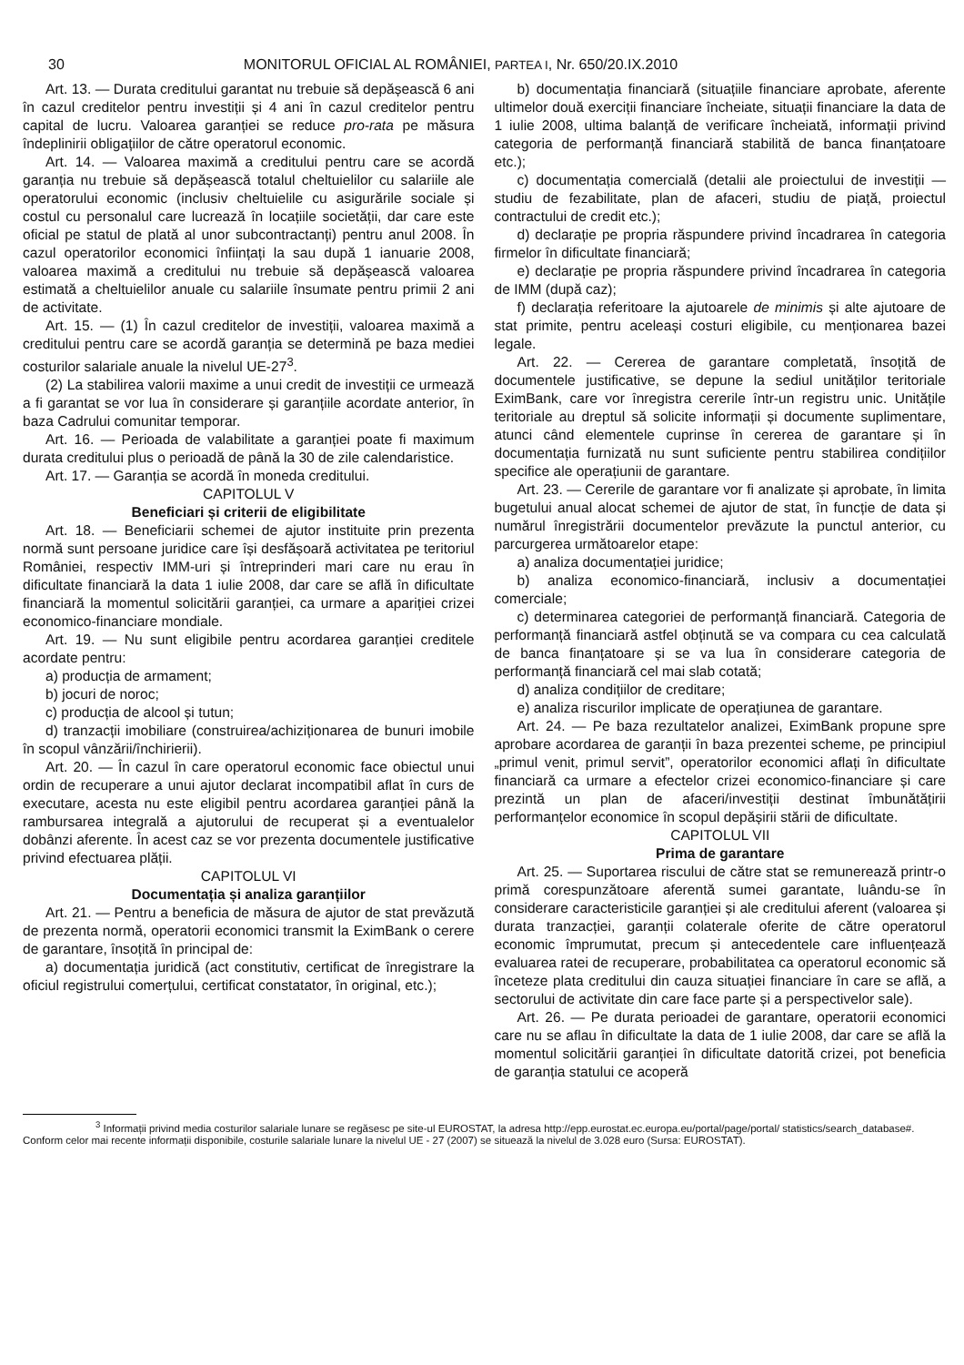30 MONITORUL OFICIAL AL ROMÂNIEI, PARTEA I, Nr. 650/20.IX.2010
Art. 13. — Durata creditului garantat nu trebuie să depășească 6 ani în cazul creditelor pentru investiții și 4 ani în cazul creditelor pentru capital de lucru. Valoarea garanției se reduce pro-rata pe măsura îndeplinirii obligațiilor de către operatorul economic.
Art. 14. — Valoarea maximă a creditului pentru care se acordă garanția nu trebuie să depășească totalul cheltuielilor cu salariile ale operatorului economic (inclusiv cheltuielile cu asigurările sociale și costul cu personalul care lucrează în locațiile societății, dar care este oficial pe statul de plată al unor subcontractanți) pentru anul 2008. În cazul operatorilor economici înființați la sau după 1 ianuarie 2008, valoarea maximă a creditului nu trebuie să depășească valoarea estimată a cheltuielilor anuale cu salariile însumate pentru primii 2 ani de activitate.
Art. 15. — (1) În cazul creditelor de investiții, valoarea maximă a creditului pentru care se acordă garanția se determină pe baza mediei costurilor salariale anuale la nivelul UE-27<sup>3</sup>.
(2) La stabilirea valorii maxime a unui credit de investiții ce urmează a fi garantat se vor lua în considerare și garanțiile acordate anterior, în baza Cadrului comunitar temporar.
Art. 16. — Perioada de valabilitate a garanției poate fi maximum durata creditului plus o perioadă de până la 30 de zile calendaristice.
Art. 17. — Garanția se acordă în moneda creditului.
CAPITOLUL V
Beneficiari și criterii de eligibilitate
Art. 18. — Beneficiarii schemei de ajutor instituite prin prezenta normă sunt persoane juridice care își desfășoară activitatea pe teritoriul României, respectiv IMM-uri și întreprinderi mari care nu erau în dificultate financiară la data 1 iulie 2008, dar care se află în dificultate financiară la momentul solicitării garanției, ca urmare a apariției crizei economico-financiare mondiale.
Art. 19. — Nu sunt eligibile pentru acordarea garanției creditele acordate pentru:
a) producția de armament;
b) jocuri de noroc;
c) producția de alcool și tutun;
d) tranzacții imobiliare (construirea/achiziționarea de bunuri imobile în scopul vânzării/închirierii).
Art. 20. — În cazul în care operatorul economic face obiectul unui ordin de recuperare a unui ajutor declarat incompatibil aflat în curs de executare, acesta nu este eligibil pentru acordarea garanției până la rambursarea integrală a ajutorului de recuperat și a eventualelor dobânzi aferente. În acest caz se vor prezenta documentele justificative privind efectuarea plății.
CAPITOLUL VI
Documentația și analiza garanțiilor
Art. 21. — Pentru a beneficia de măsura de ajutor de stat prevăzută de prezenta normă, operatorii economici transmit la EximBank o cerere de garantare, însoțită în principal de:
a) documentația juridică (act constitutiv, certificat de înregistrare la oficiul registrului comerțului, certificat constatator, în original, etc.);
b) documentația financiară (situațiile financiare aprobate, aferente ultimelor două exerciții financiare încheiate, situații financiare la data de 1 iulie 2008, ultima balanță de verificare încheiată, informații privind categoria de performanță financiară stabilită de banca finanțatoare etc.);
c) documentația comercială (detalii ale proiectului de investiții — studiu de fezabilitate, plan de afaceri, studiu de piață, proiectul contractului de credit etc.);
d) declarație pe propria răspundere privind încadrarea în categoria firmelor în dificultate financiară;
e) declarație pe propria răspundere privind încadrarea în categoria de IMM (după caz);
f) declarația referitoare la ajutoarele de minimis și alte ajutoare de stat primite, pentru aceleași costuri eligibile, cu menționarea bazei legale.
Art. 22. — Cererea de garantare completată, însoțită de documentele justificative, se depune la sediul unităților teritoriale EximBank, care vor înregistra cererile într-un registru unic. Unitățile teritoriale au dreptul să solicite informații și documente suplimentare, atunci când elementele cuprinse în cererea de garantare și în documentația furnizată nu sunt suficiente pentru stabilirea condițiilor specifice ale operațiunii de garantare.
Art. 23. — Cererile de garantare vor fi analizate și aprobate, în limita bugetului anual alocat schemei de ajutor de stat, în funcție de data și numărul înregistrării documentelor prevăzute la punctul anterior, cu parcurgerea următoarelor etape:
a) analiza documentației juridice;
b) analiza economico-financiară, inclusiv a documentației comerciale;
c) determinarea categoriei de performanță financiară. Categoria de performanță financiară astfel obținută se va compara cu cea calculată de banca finanțatoare și se va lua în considerare categoria de performanță financiară cel mai slab cotată;
d) analiza condițiilor de creditare;
e) analiza riscurilor implicate de operațiunea de garantare.
Art. 24. — Pe baza rezultatelor analizei, EximBank propune spre aprobare acordarea de garanții în baza prezentei scheme, pe principiul „primul venit, primul servit”, operatorilor economici aflați în dificultate financiară ca urmare a efectelor crizei economico-financiare și care prezintă un plan de afaceri/investiții destinat îmbunătățirii performanțelor economice în scopul depășirii stării de dificultate.
CAPITOLUL VII
Prima de garantare
Art. 25. — Suportarea riscului de către stat se remunerează printr-o primă corespunzătoare aferentă sumei garantate, luându-se în considerare caracteristicile garanției și ale creditului aferent (valoarea și durata tranzacției, garanții colaterale oferite de către operatorul economic împrumutat, precum și antecedentele care influențează evaluarea ratei de recuperare, probabilitatea ca operatorul economic să înceteze plata creditului din cauza situației financiare în care se află, a sectorului de activitate din care face parte și a perspectivelor sale).
Art. 26. — Pe durata perioadei de garantare, operatorii economici care nu se aflau în dificultate la data de 1 iulie 2008, dar care se află la momentul solicitării garanției în dificultate datorită crizei, pot beneficia de garanția statului ce acoperă
<sup>3</sup> Informații privind media costurilor salariale lunare se regăsesc pe site-ul EUROSTAT, la adresa http://epp.eurostat.ec.europa.eu/portal/page/portal/ statistics/search_database#. Conform celor mai recente informații disponibile, costurile salariale lunare la nivelul UE - 27 (2007) se situează la nivelul de 3.028 euro (Sursa: EUROSTAT).